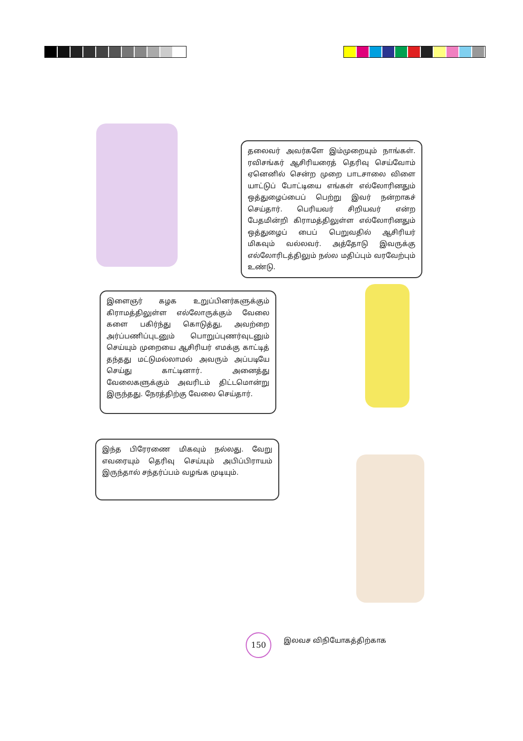தலைவர் அவர்களே இம்முறையும் நாங்கள். ரவிசங்கர் ஆசிரியரைத் தெரிவு செய்வோம் ஏனெனில் சென்ற முறை பாடசாலை விளை யாட்டுப் போட்டியை எங்கள் எல்லோரினதும் ஒத்துழைப்பைப் பெற்று இவர் நன்றாகச் செய்தார். பெரியவர் சிறியவர் என்ற பேதமின்றி கிராமத்திலுள்ள எல்லோரினதும் ஒத்துழைப் பைப் பெறுவதில் ஆசிரியர் மிகவும் வல்லவர். அத்தோடு இவருக்கு எல்லோரிடத்திலும் நல்ல மதிப்பும் வரவேற்பும் உண்டு.
இளைஞர் கழக உறுப்பினர்களுக்கும் கிராமத்திலுள்ள எல்லோருக்கும் வேலை களை பகிர்ந்து கொடுத்து, அவற்றை அர்ப்பணிப்புடனும் பொறுப்புணர்வுடனும் செய்யும் முறையை ஆசிரியர் எமக்கு காட்டித் தந்தது மட்டுமல்லாமல் அவரும் அப்படியே செய்து காட்டினார். அனைத்து வேலைகளுக்கும் அவரிடம் திட்டமொன்று இருந்தது. நேரத்திற்கு வேலை செய்தார்.
இந்த பிரேரணை மிகவும் நல்லது. வேறு எவரையும் தெரிவு செய்யும் அபிப்பிராயம் இருந்தால் சந்தர்ப்பம் வழங்க முடியும்.
150 இலவச விநியோகத்திற்காக